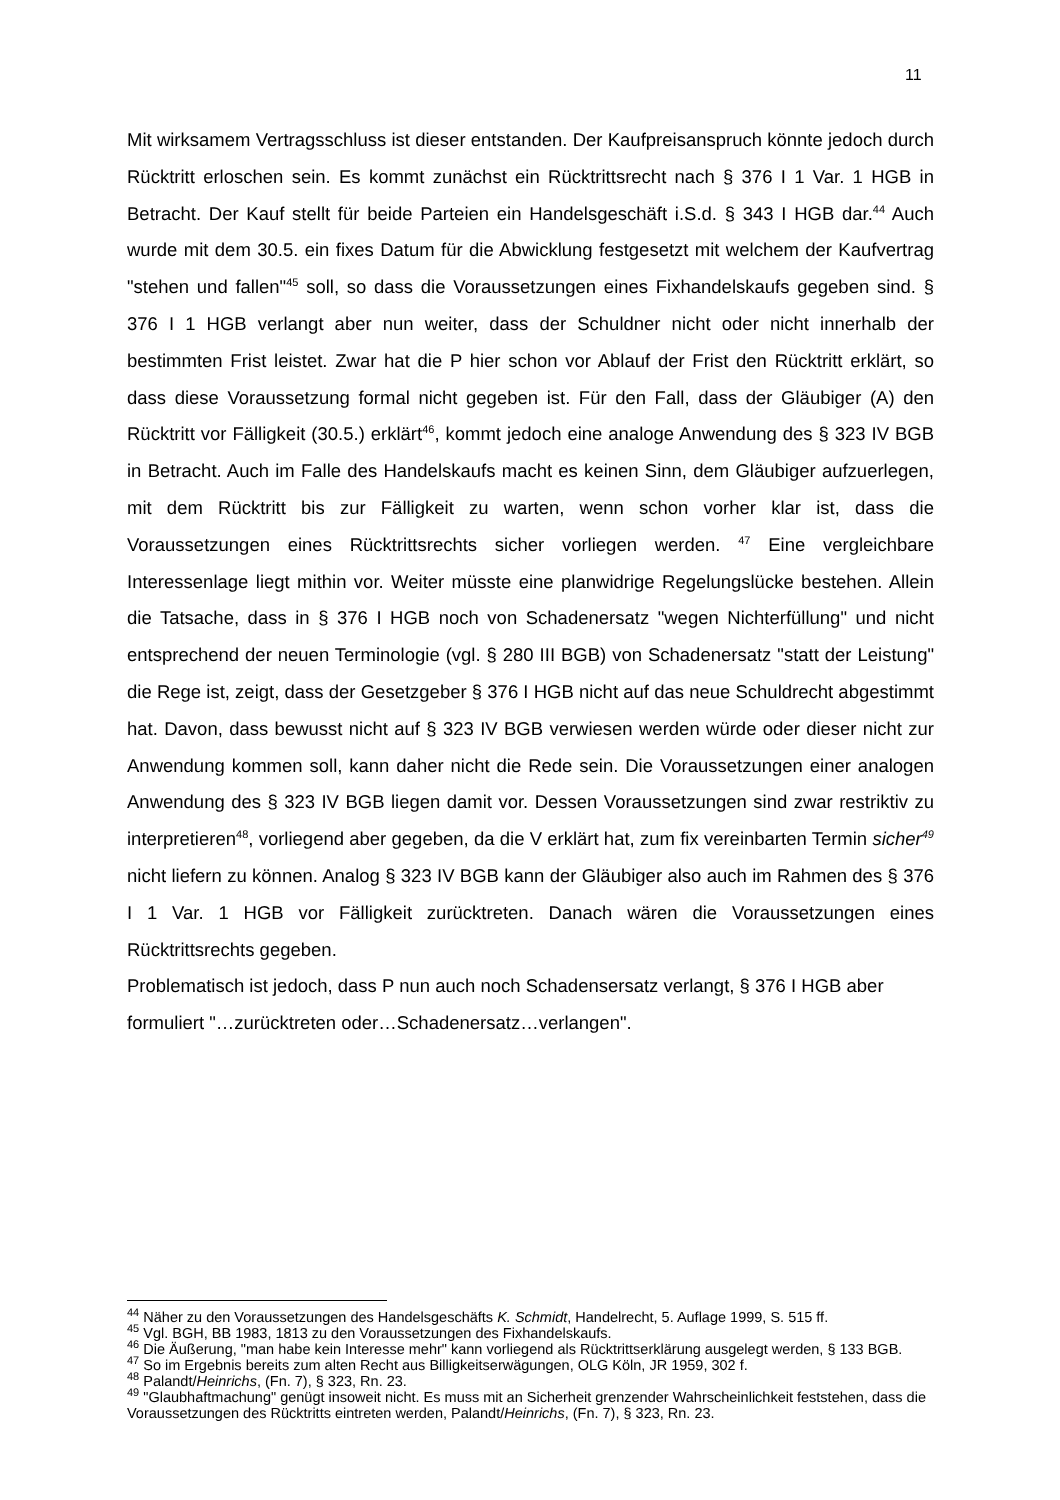11
Mit wirksamem Vertragsschluss ist dieser entstanden. Der Kaufpreisanspruch könnte jedoch durch Rücktritt erloschen sein. Es kommt zunächst ein Rücktrittsrecht nach § 376 I 1 Var. 1 HGB in Betracht. Der Kauf stellt für beide Parteien ein Handelsgeschäft i.S.d. § 343 I HGB dar.<sup>44</sup> Auch wurde mit dem 30.5. ein fixes Datum für die Abwicklung festgesetzt mit welchem der Kaufvertrag "stehen und fallen"<sup>45</sup> soll, so dass die Voraussetzungen eines Fixhandelskaufs gegeben sind. § 376 I 1 HGB verlangt aber nun weiter, dass der Schuldner nicht oder nicht innerhalb der bestimmten Frist leistet. Zwar hat die P hier schon vor Ablauf der Frist den Rücktritt erklärt, so dass diese Voraussetzung formal nicht gegeben ist. Für den Fall, dass der Gläubiger (A) den Rücktritt vor Fälligkeit (30.5.) erklärt<sup>46</sup>, kommt jedoch eine analoge Anwendung des § 323 IV BGB in Betracht. Auch im Falle des Handelskaufs macht es keinen Sinn, dem Gläubiger aufzuerlegen, mit dem Rücktritt bis zur Fälligkeit zu warten, wenn schon vorher klar ist, dass die Voraussetzungen eines Rücktrittsrechts sicher vorliegen werden. <sup>47</sup> Eine vergleichbare Interessenlage liegt mithin vor. Weiter müsste eine planwidrige Regelungslücke bestehen. Allein die Tatsache, dass in § 376 I HGB noch von Schadenersatz "wegen Nichterfüllung" und nicht entsprechend der neuen Terminologie (vgl. § 280 III BGB) von Schadenersatz "statt der Leistung" die Rege ist, zeigt, dass der Gesetzgeber § 376 I HGB nicht auf das neue Schuldrecht abgestimmt hat. Davon, dass bewusst nicht auf § 323 IV BGB verwiesen werden würde oder dieser nicht zur Anwendung kommen soll, kann daher nicht die Rede sein. Die Voraussetzungen einer analogen Anwendung des § 323 IV BGB liegen damit vor. Dessen Voraussetzungen sind zwar restriktiv zu interpretieren<sup>48</sup>, vorliegend aber gegeben, da die V erklärt hat, zum fix vereinbarten Termin sicher<sup>49</sup> nicht liefern zu können. Analog § 323 IV BGB kann der Gläubiger also auch im Rahmen des § 376 I 1 Var. 1 HGB vor Fälligkeit zurücktreten. Danach wären die Voraussetzungen eines Rücktrittsrechts gegeben.
Problematisch ist jedoch, dass P nun auch noch Schadensersatz verlangt, § 376 I HGB aber formuliert "…zurücktreten oder…Schadenersatz…verlangen".
<sup>44</sup> Näher zu den Voraussetzungen des Handelsgeschäfts K. Schmidt, Handelrecht, 5. Auflage 1999, S. 515 ff.
<sup>45</sup> Vgl. BGH, BB 1983, 1813 zu den Voraussetzungen des Fixhandelskaufs.
<sup>46</sup> Die Äußerung, "man habe kein Interesse mehr" kann vorliegend als Rücktrittserklärung ausgelegt werden, § 133 BGB.
<sup>47</sup> So im Ergebnis bereits zum alten Recht aus Billigkeitserwägungen, OLG Köln, JR 1959, 302 f.
<sup>48</sup> Palandt/Heinrichs, (Fn. 7), § 323, Rn. 23.
<sup>49</sup> "Glaubhaftmachung" genügt insoweit nicht. Es muss mit an Sicherheit grenzender Wahrscheinlichkeit feststehen, dass die Voraussetzungen des Rücktritts eintreten werden, Palandt/Heinrichs, (Fn. 7), § 323, Rn. 23.